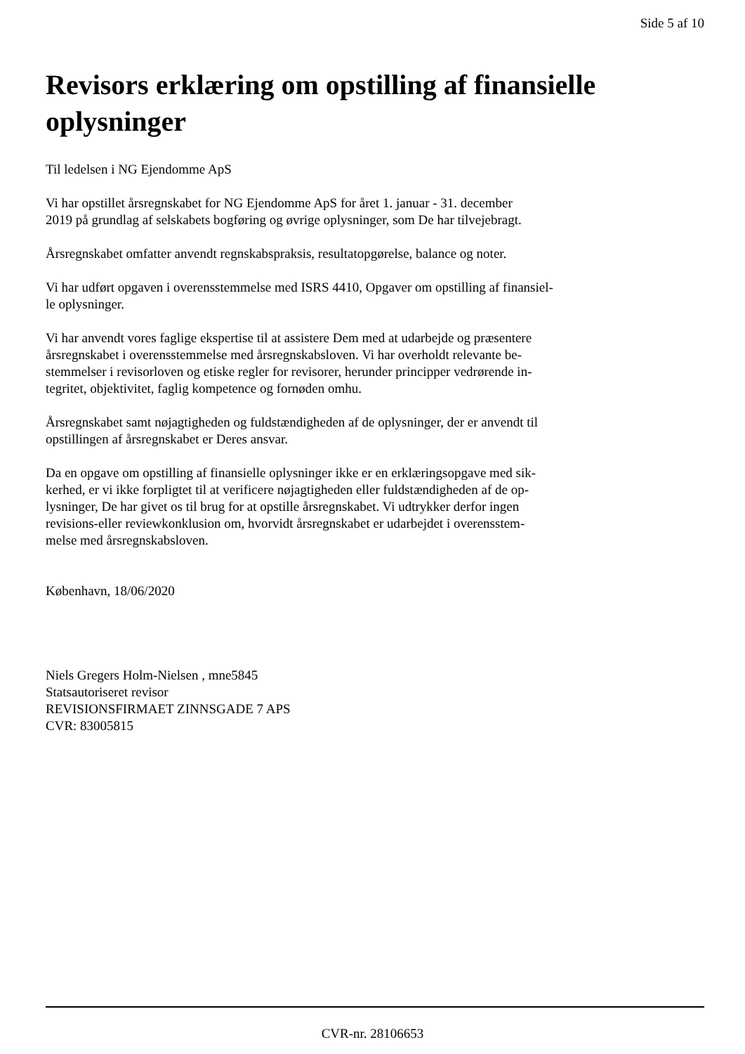Side 5 af 10
Revisors erklæring om opstilling af finansielle oplysninger
Til ledelsen i NG Ejendomme ApS
Vi har opstillet årsregnskabet for NG Ejendomme ApS for året 1. januar - 31. december
2019 på grundlag af selskabets bogføring og øvrige oplysninger, som De har tilvejebragt.
Årsregnskabet omfatter anvendt regnskabspraksis, resultatopgørelse, balance og noter.
Vi har udført opgaven i overensstemmelse med ISRS 4410, Opgaver om opstilling af finansiel-
le oplysninger.
Vi har anvendt vores faglige ekspertise til at assistere Dem med at udarbejde og præsentere
årsregnskabet i overensstemmelse med årsregnskabsloven. Vi har overholdt relevante be-
stemmelser i revisorloven og etiske regler for revisorer, herunder principper vedrørende in-
tegritet, objektivitet, faglig kompetence og fornøden omhu.
Årsregnskabet samt nøjagtigheden og fuldstændigheden af de oplysninger, der er anvendt til
opstillingen af årsregnskabet er Deres ansvar.
Da en opgave om opstilling af finansielle oplysninger ikke er en erklæringsopgave med sik-
kerhed, er vi ikke forpligtet til at verificere nøjagtigheden eller fuldstændigheden af de op-
lysninger, De har givet os til brug for at opstille årsregnskabet. Vi udtrykker derfor ingen
revisions-eller reviewkonklusion om, hvorvidt årsregnskabet er udarbejdet i overensstem-
melse med årsregnskabsloven.
København, 18/06/2020
Niels Gregers Holm-Nielsen , mne5845
Statsautoriseret revisor
REVISIONSFIRMAET ZINNSGADE 7 APS
CVR: 83005815
CVR-nr. 28106653